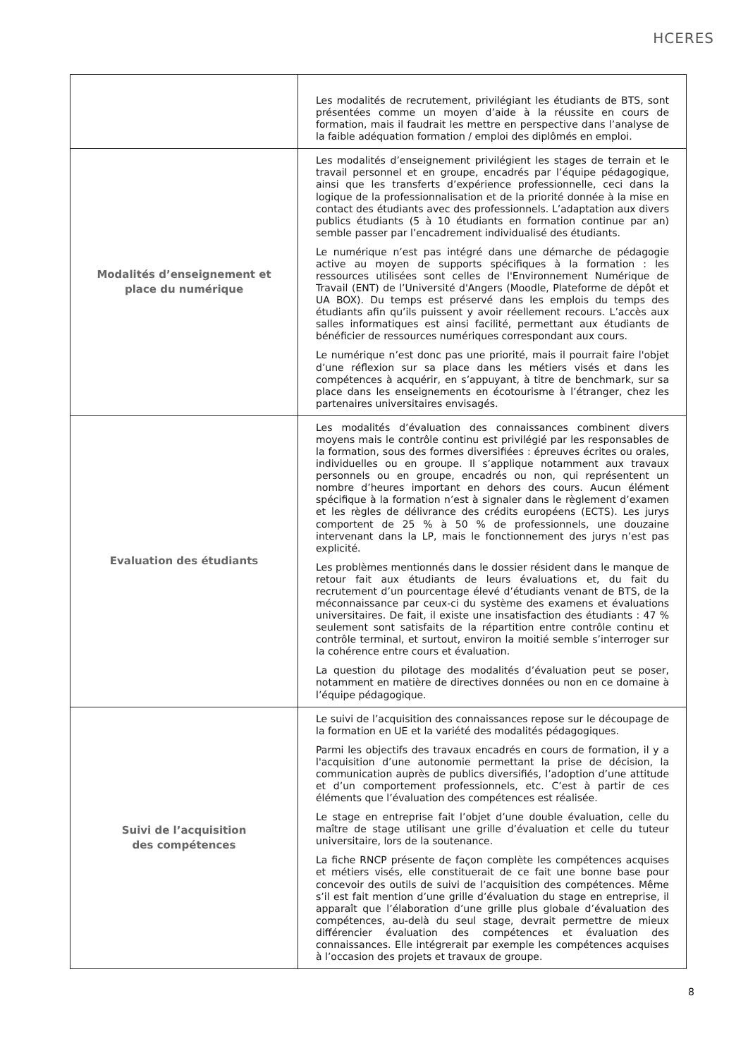HCERES
| | Les modalités de recrutement, privilégiant les étudiants de BTS, sont présentées comme un moyen d’aide à la réussite en cours de formation, mais il faudrait les mettre en perspective dans l’analyse de la faible adéquation formation / emploi des diplômés en emploi. |
| Modalités d’enseignement et place du numérique | Les modalités d’enseignement privilégient les stages de terrain et le travail personnel et en groupe, encadrés par l’équipe pédagogique, ainsi que les transferts d’expérience professionnelle, ceci dans la logique de la professionnalisation et de la priorité donnée à la mise en contact des étudiants avec des professionnels. L’adaptation aux divers publics étudiants (5 à 10 étudiants en formation continue par an) semble passer par l’encadrement individualisé des étudiants. Le numérique n’est pas intégré dans une démarche de pédagogie active au moyen de supports spécifiques à la formation : les ressources utilisées sont celles de l'Environnement Numérique de Travail (ENT) de l’Université d'Angers (Moodle, Plateforme de dépôt et UA BOX). Du temps est préservé dans les emplois du temps des étudiants afin qu’ils puissent y avoir réellement recours. L’accès aux salles informatiques est ainsi facilité, permettant aux étudiants de bénéficier de ressources numériques correspondant aux cours. Le numérique n’est donc pas une priorité, mais il pourrait faire l'objet d’une réflexion sur sa place dans les métiers visés et dans les compétences à acquérir, en s’appuyant, à titre de benchmark, sur sa place dans les enseignements en écotourisme à l’étranger, chez les partenaires universitaires envisagés. |
| Evaluation des étudiants | Les modalités d’évaluation des connaissances combinent divers moyens mais le contrôle continu est privilégié par les responsables de la formation, sous des formes diversifiées : épreuves écrites ou orales, individuelles ou en groupe. Il s’applique notamment aux travaux personnels ou en groupe, encadrés ou non, qui représentent un nombre d’heures important en dehors des cours. Aucun élément spécifique à la formation n’est à signaler dans le règlement d’examen et les règles de délivrance des crédits européens (ECTS). Les jurys comportent de 25 % à 50 % de professionnels, une douzaine intervenant dans la LP, mais le fonctionnement des jurys n’est pas explicité. Les problèmes mentionnés dans le dossier résident dans le manque de retour fait aux étudiants de leurs évaluations et, du fait du recrutement d’un pourcentage élevé d’étudiants venant de BTS, de la méconnaissance par ceux-ci du système des examens et évaluations universitaires. De fait, il existe une insatisfaction des étudiants : 47 % seulement sont satisfaits de la répartition entre contrôle continu et contrôle terminal, et surtout, environ la moitié semble s’interroger sur la cohérence entre cours et évaluation. La question du pilotage des modalités d’évaluation peut se poser, notamment en matière de directives données ou non en ce domaine à l’équipe pédagogique. |
| Suivi de l’acquisition des compétences | Le suivi de l’acquisition des connaissances repose sur le découpage de la formation en UE et la variété des modalités pédagogiques. Parmi les objectifs des travaux encadrés en cours de formation, il y a l'acquisition d’une autonomie permettant la prise de décision, la communication auprès de publics diversifiés, l’adoption d’une attitude et d’un comportement professionnels, etc. C’est à partir de ces éléments que l’évaluation des compétences est réalisée. Le stage en entreprise fait l’objet d’une double évaluation, celle du maître de stage utilisant une grille d’évaluation et celle du tuteur universitaire, lors de la soutenance. La fiche RNCP présente de façon complète les compétences acquises et métiers visés, elle constituerait de ce fait une bonne base pour concevoir des outils de suivi de l’acquisition des compétences. Même s’il est fait mention d’une grille d’évaluation du stage en entreprise, il apparaît que l’élaboration d’une grille plus globale d’évaluation des compétences, au-delà du seul stage, devrait permettre de mieux différencier évaluation des compétences et évaluation des connaissances. Elle intégrerait par exemple les compétences acquises à l’occasion des projets et travaux de groupe. |
8